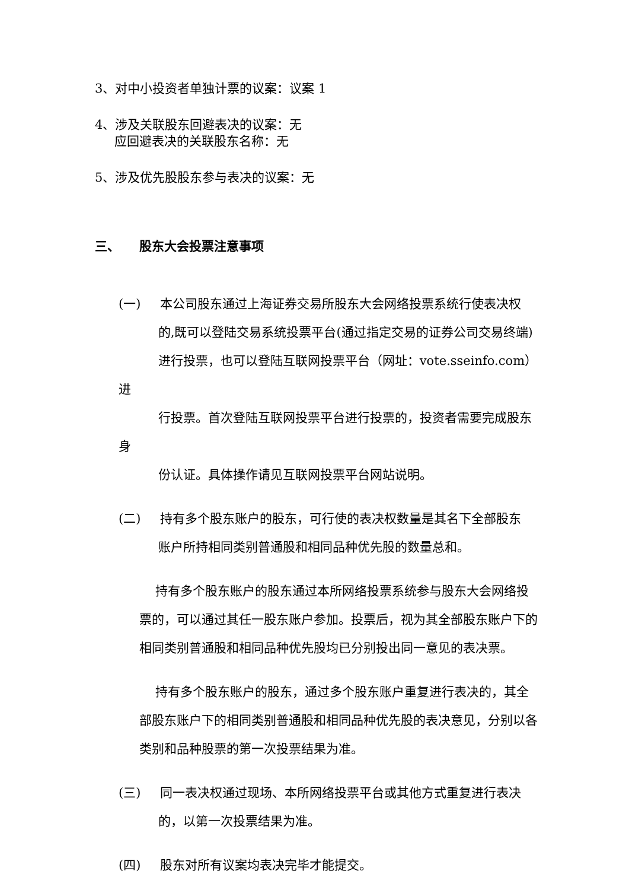3、对中小投资者单独计票的议案：议案 1
4、涉及关联股东回避表决的议案：无
应回避表决的关联股东名称：无
5、涉及优先股股东参与表决的议案：无
三、 股东大会投票注意事项
(一) 本公司股东通过上海证券交易所股东大会网络投票系统行使表决权
的,既可以登陆交易系统投票平台(通过指定交易的证券公司交易终端)
进行投票，也可以登陆互联网投票平台（网址：vote.sseinfo.com）进
行投票。首次登陆互联网投票平台进行投票的，投资者需要完成股东身
份认证。具体操作请见互联网投票平台网站说明。
(二) 持有多个股东账户的股东，可行使的表决权数量是其名下全部股东
账户所持相同类别普通股和相同品种优先股的数量总和。
持有多个股东账户的股东通过本所网络投票系统参与股东大会网络投票的，可以通过其任一股东账户参加。投票后，视为其全部股东账户下的相同类别普通股和相同品种优先股均已分别投出同一意见的表决票。
持有多个股东账户的股东，通过多个股东账户重复进行表决的，其全部股东账户下的相同类别普通股和相同品种优先股的表决意见，分别以各类别和品种股票的第一次投票结果为准。
(三) 同一表决权通过现场、本所网络投票平台或其他方式重复进行表决
的，以第一次投票结果为准。
(四) 股东对所有议案均表决完毕才能提交。